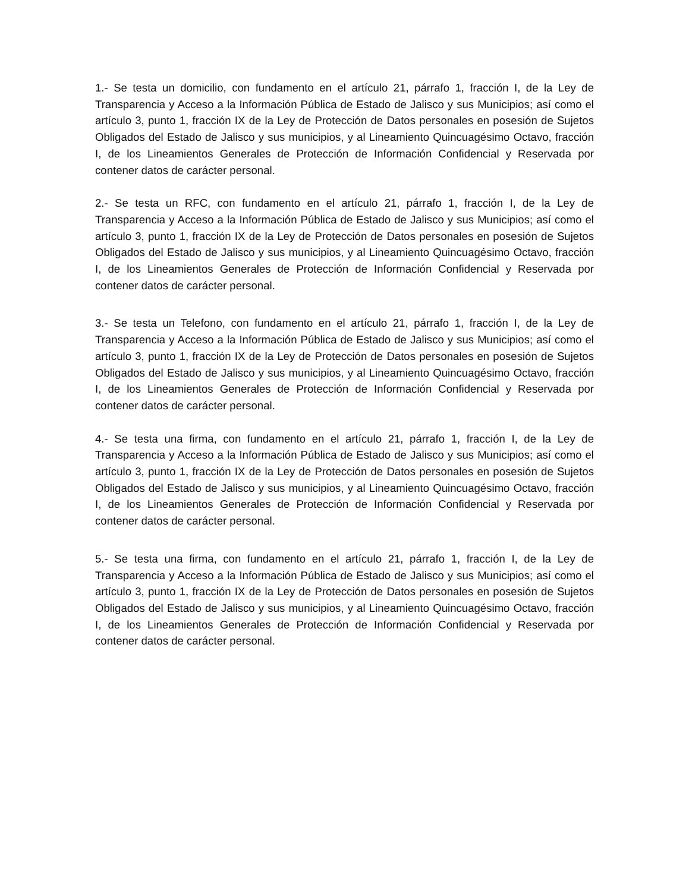1.- Se testa un domicilio, con fundamento en el artículo 21, párrafo 1, fracción I, de la Ley de Transparencia y Acceso a la Información Pública de Estado de Jalisco y sus Municipios; así como el artículo 3, punto 1, fracción IX de la Ley de Protección de Datos personales en posesión de Sujetos Obligados del Estado de Jalisco y sus municipios, y al Lineamiento Quincuagésimo Octavo, fracción I, de los Lineamientos Generales de Protección de Información Confidencial y Reservada por contener datos de carácter personal.
2.- Se testa un RFC, con fundamento en el artículo 21, párrafo 1, fracción I, de la Ley de Transparencia y Acceso a la Información Pública de Estado de Jalisco y sus Municipios; así como el artículo 3, punto 1, fracción IX de la Ley de Protección de Datos personales en posesión de Sujetos Obligados del Estado de Jalisco y sus municipios, y al Lineamiento Quincuagésimo Octavo, fracción I, de los Lineamientos Generales de Protección de Información Confidencial y Reservada por contener datos de carácter personal.
3.- Se testa un Telefono, con fundamento en el artículo 21, párrafo 1, fracción I, de la Ley de Transparencia y Acceso a la Información Pública de Estado de Jalisco y sus Municipios; así como el artículo 3, punto 1, fracción IX de la Ley de Protección de Datos personales en posesión de Sujetos Obligados del Estado de Jalisco y sus municipios, y al Lineamiento Quincuagésimo Octavo, fracción I, de los Lineamientos Generales de Protección de Información Confidencial y Reservada por contener datos de carácter personal.
4.- Se testa una firma, con fundamento en el artículo 21, párrafo 1, fracción I, de la Ley de Transparencia y Acceso a la Información Pública de Estado de Jalisco y sus Municipios; así como el artículo 3, punto 1, fracción IX de la Ley de Protección de Datos personales en posesión de Sujetos Obligados del Estado de Jalisco y sus municipios, y al Lineamiento Quincuagésimo Octavo, fracción I, de los Lineamientos Generales de Protección de Información Confidencial y Reservada por contener datos de carácter personal.
5.- Se testa una firma, con fundamento en el artículo 21, párrafo 1, fracción I, de la Ley de Transparencia y Acceso a la Información Pública de Estado de Jalisco y sus Municipios; así como el artículo 3, punto 1, fracción IX de la Ley de Protección de Datos personales en posesión de Sujetos Obligados del Estado de Jalisco y sus municipios, y al Lineamiento Quincuagésimo Octavo, fracción I, de los Lineamientos Generales de Protección de Información Confidencial y Reservada por contener datos de carácter personal.